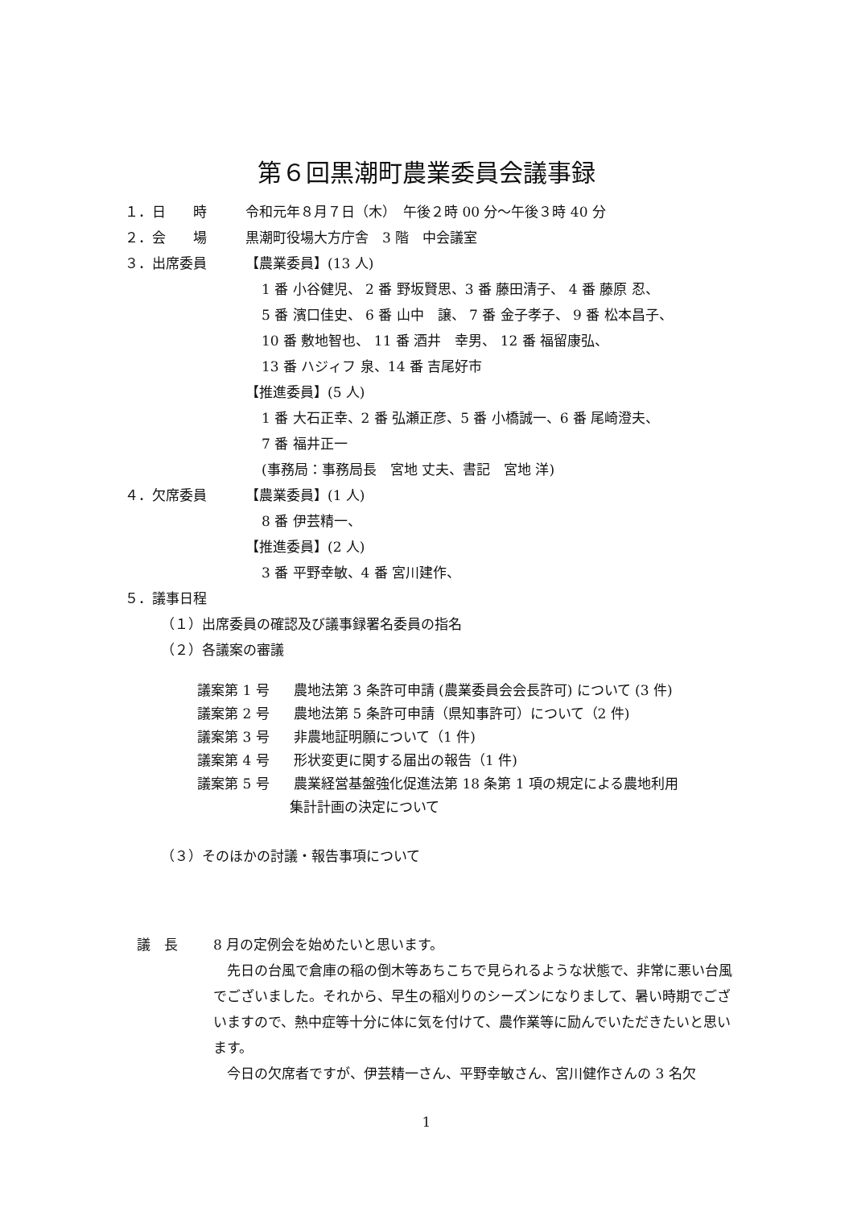第６回黒潮町農業委員会議事録
１．日　　時 令和元年８月７日（木）　午後２時 00 分～午後３時 40 分
２．会　　場 黒潮町役場大方庁舎　3 階　中会議室
３．出席委員 【農業委員】(13 人)
1 番 小谷健児、 2 番 野坂賢思、3 番 藤田清子、 4 番 藤原 忍、
5 番 濱口佳史、 6 番 山中　譲、 7 番 金子孝子、 9 番 松本昌子、
10 番 敷地智也、 11 番 酒井　幸男、 12 番 福留康弘、
13 番 ハジィフ 泉、14 番 吉尾好市
【推進委員】(5 人)
1 番 大石正幸、2 番 弘瀬正彦、5 番 小橋誠一、6 番 尾崎澄夫、
7 番 福井正一
(事務局：事務局長　宮地 丈夫、書記　宮地 洋)
４．欠席委員 【農業委員】(1 人)
8 番 伊芸精一、
【推進委員】(2 人)
3 番 平野幸敏、4 番 宮川建作、
５．議事日程
（１）出席委員の確認及び議事録署名委員の指名
（２）各議案の審議
議案第 1 号 農地法第 3 条許可申請 (農業委員会会長許可) について (3 件)
議案第 2 号 農地法第 5 条許可申請（県知事許可）について（2 件)
議案第 3 号 非農地証明願について（1 件)
議案第 4 号 形状変更に関する届出の報告（1 件)
議案第 5 号 農業経営基盤強化促進法第 18 条第 1 項の規定による農地利用
集計計画の決定について
（３）そのほかの討議・報告事項について
議　長 8 月の定例会を始めたいと思います。
先日の台風で倉庫の稲の倒木等あちこちで見られるような状態で、非常に悪い台風でございました。それから、早生の稲刈りのシーズンになりまして、暑い時期でございますので、熱中症等十分に体に気を付けて、農作業等に励んでいただきたいと思います。
今日の欠席者ですが、伊芸精一さん、平野幸敏さん、宮川健作さんの 3 名欠
1